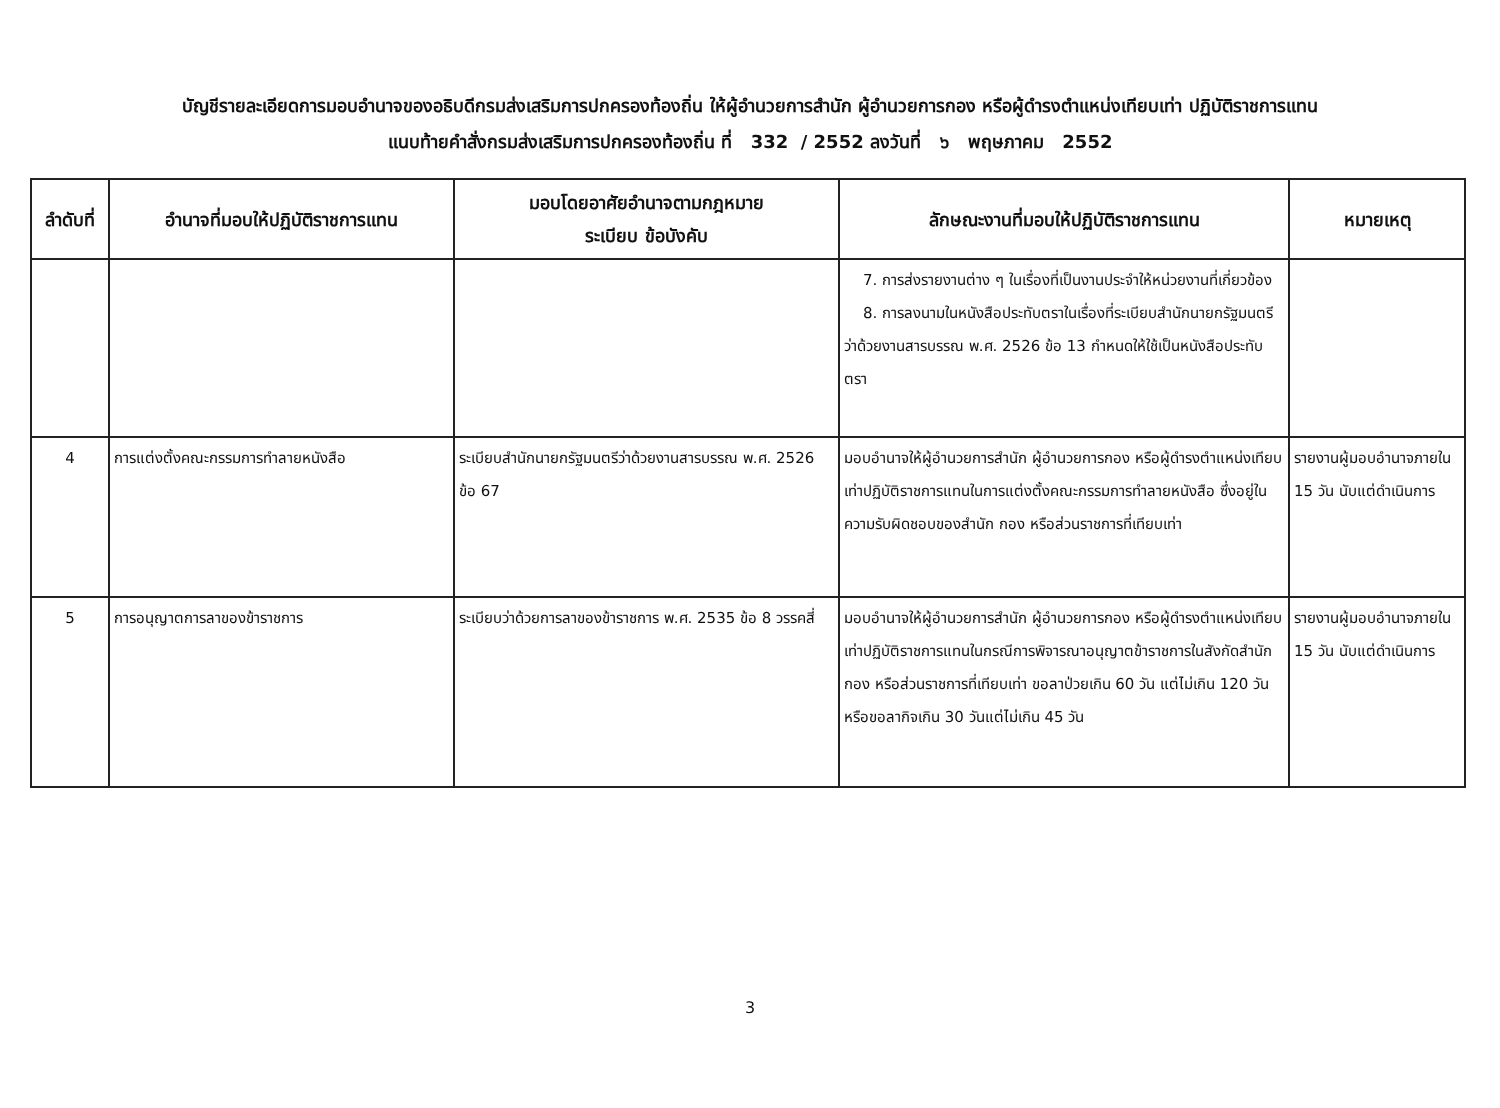บัญชีรายละเอียดการมอบอำนาจของอธิบดีกรมส่งเสริมการปกครองท้องถิ่น ให้ผู้อำนวยการสำนัก ผู้อำนวยการกอง หรือผู้ดำรงตำแหน่งเทียบเท่า ปฏิบัติราชการแทน
แนบท้ายคำสั่งกรมส่งเสริมการปกครองท้องถิ่น ที่ 332 / 2552 ลงวันที่ ๖ พฤษภาคม 2552
| ลำดับที่ | อำนาจที่มอบให้ปฏิบัติราชการแทน | มอบโดยอาศัยอำนาจตามกฎหมาย ระเบียบ ข้อบังคับ | ลักษณะงานที่มอบให้ปฏิบัติราชการแทน | หมายเหตุ |
| --- | --- | --- | --- | --- |
| | | | 7. การส่งรายงานต่าง ๆ ในเรื่องที่เป็นงานประจำให้หน่วยงานที่เกี่ยวข้อง 8. การลงนามในหนังสือประทับตราในเรื่องที่ระเบียบสำนักนายกรัฐมนตรีว่าด้วยงานสารบรรณ พ.ศ. 2526 ข้อ 13 กำหนดให้ใช้เป็นหนังสือประทับตรา | |
| 4 | การแต่งตั้งคณะกรรมการทำลายหนังสือ | ระเบียบสำนักนายกรัฐมนตรีว่าด้วยงานสารบรรณ พ.ศ. 2526 ข้อ 67 | มอบอำนาจให้ผู้อำนวยการสำนัก ผู้อำนวยการกอง หรือผู้ดำรงตำแหน่งเทียบเท่าปฏิบัติราชการแทนในการแต่งตั้งคณะกรรมการทำลายหนังสือ ซึ่งอยู่ในความรับผิดชอบของสำนัก กอง หรือส่วนราชการที่เทียบเท่า | รายงานผู้มอบอำนาจภายใน 15 วัน นับแต่ดำเนินการ |
| 5 | การอนุญาตการลาของข้าราชการ | ระเบียบว่าด้วยการลาของข้าราชการ พ.ศ. 2535 ข้อ 8 วรรคสี่ | มอบอำนาจให้ผู้อำนวยการสำนัก ผู้อำนวยการกอง หรือผู้ดำรงตำแหน่งเทียบเท่าปฏิบัติราชการแทนในกรณีการพิจารณาอนุญาตข้าราชการในสังกัดสำนัก กอง หรือส่วนราชการที่เทียบเท่า ขอลาป่วยเกิน 60 วัน แต่ไม่เกิน 120 วัน หรือขอลากิจเกิน 30 วันแต่ไม่เกิน 45 วัน | รายงานผู้มอบอำนาจภายใน 15 วัน นับแต่ดำเนินการ |
3